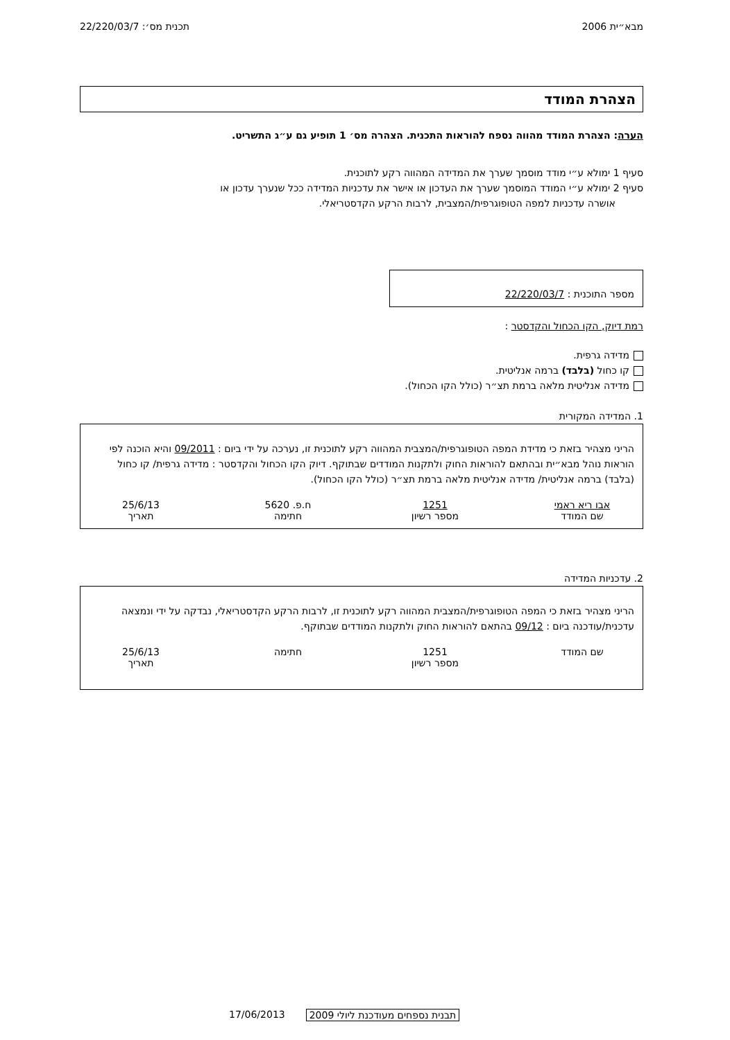מבא״ית 2006 תכנית מס׳: 22/220/03/7
הצהרת המודד
הערה: הצהרת המודד מהווה נספח להוראות התכנית. הצהרה מס׳ 1 תופיע גם ע״ג התשריט.
סעיף 1 ימולא ע״י מודד מוסמך שערך את המדידה המהווה רקע לתוכנית.
סעיף 2 ימולא ע״י המודד המוסמך שערך את העדכון או אישר את עדכניות המדידה ככל שנערך עדכון או
אושרה עדכניות למפה הטופוגרפית/המצבית, לרבות הרקע הקדסטריאלי.
מספר התוכנית : 22/220/03/7
רמת דיוק, הקו הכחול והקדסטר :
מדידה גרפית.
קו כחול (בלבד) ברמה אנליטית.
מדידה אנליטית מלאה ברמת תצ״ר (כולל הקו הכחול).
1. המדידה המקורית
הריני מצהיר בזאת כי מדידת המפה הטופוגרפית/המצבית המהווה רקע לתוכנית זו, נערכה על ידי ביום : 09/2011 והיא הוכנה לפי הוראות נוהל מבא״ית ובהתאם להוראות החוק ולתקנות המודדים שבתוקף. דיוק הקו הכחול והקדסטר : מדידה גרפית/ קו כחול (בלבד) ברמה אנליטית/ מדידה אנליטית מלאה ברמת תצ״ר (כולל הקו הכחול).
אבו ריא ראמי
שם המודד
1251
מספר רשיון
ח.פ. 5620
חתימה
25/6/13
תאריך
2. עדכניות המדידה
הריני מצהיר בזאת כי המפה הטופוגרפית/המצבית המהווה רקע לתוכנית זו, לרבות הרקע הקדסטריאלי, נבדקה על ידי ונמצאה עדכנית/עודכנה ביום : 09/12 בהתאם להוראות החוק ולתקנות המודדים שבתוקף.
שם המודד 1251
מספר רשיון
חתימה 25/6/13
תאריך
17/06/2013 תבנית נספחים מעודכנת ליולי 2009